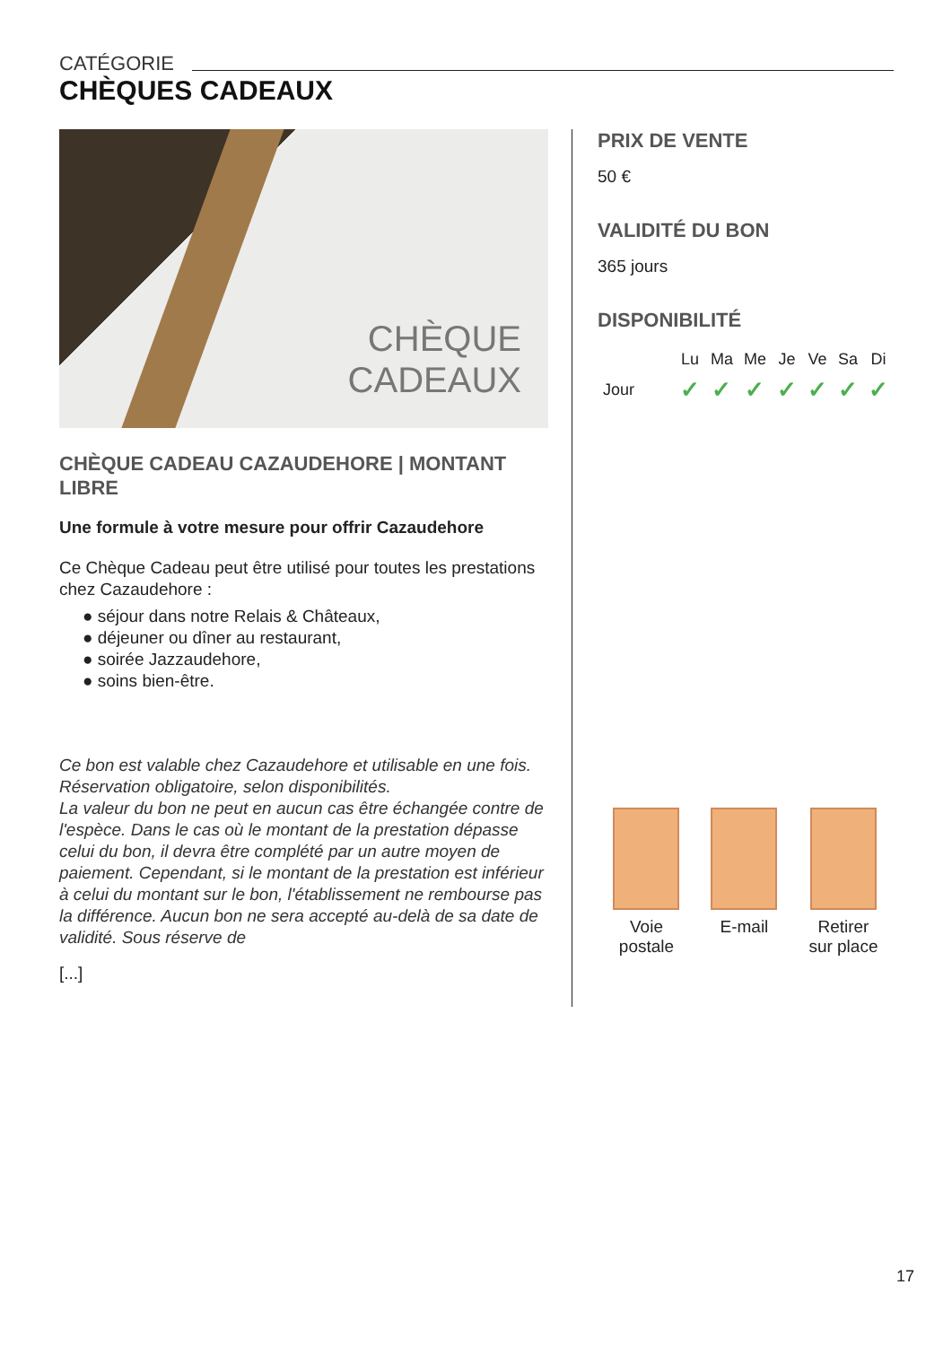CATÉGORIE
CHÈQUES CADEAUX
CHÈQUE
CADEAUX
CHÈQUE CADEAU CAZAUDEHORE | MONTANT LIBRE
Une formule à votre mesure pour offrir Cazaudehore
Ce Chèque Cadeau peut être utilisé pour toutes les prestations chez Cazaudehore :
● séjour dans notre Relais & Châteaux,
● déjeuner ou dîner au restaurant,
● soirée Jazzaudehore,
● soins bien-être.
Ce bon est valable chez Cazaudehore et utilisable en une fois. Réservation obligatoire, selon disponibilités.
La valeur du bon ne peut en aucun cas être échangée contre de l'espèce. Dans le cas où le montant de la prestation dépasse celui du bon, il devra être complété par un autre moyen de paiement. Cependant, si le montant de la prestation est inférieur à celui du montant sur le bon, l'établissement ne rembourse pas la différence. Aucun bon ne sera accepté au-delà de sa date de validité. Sous réserve de
[...]
PRIX DE VENTE
50 €
VALIDITÉ DU BON
365 jours
DISPONIBILITÉ
| | Lu | Ma | Me | Je | Ve | Sa | Di |
| --- | --- | --- | --- | --- | --- | --- | --- |
| Jour | ✓ | ✓ | ✓ | ✓ | ✓ | ✓ | ✓ |
Voie
postale
E-mail Retirer
sur place
17